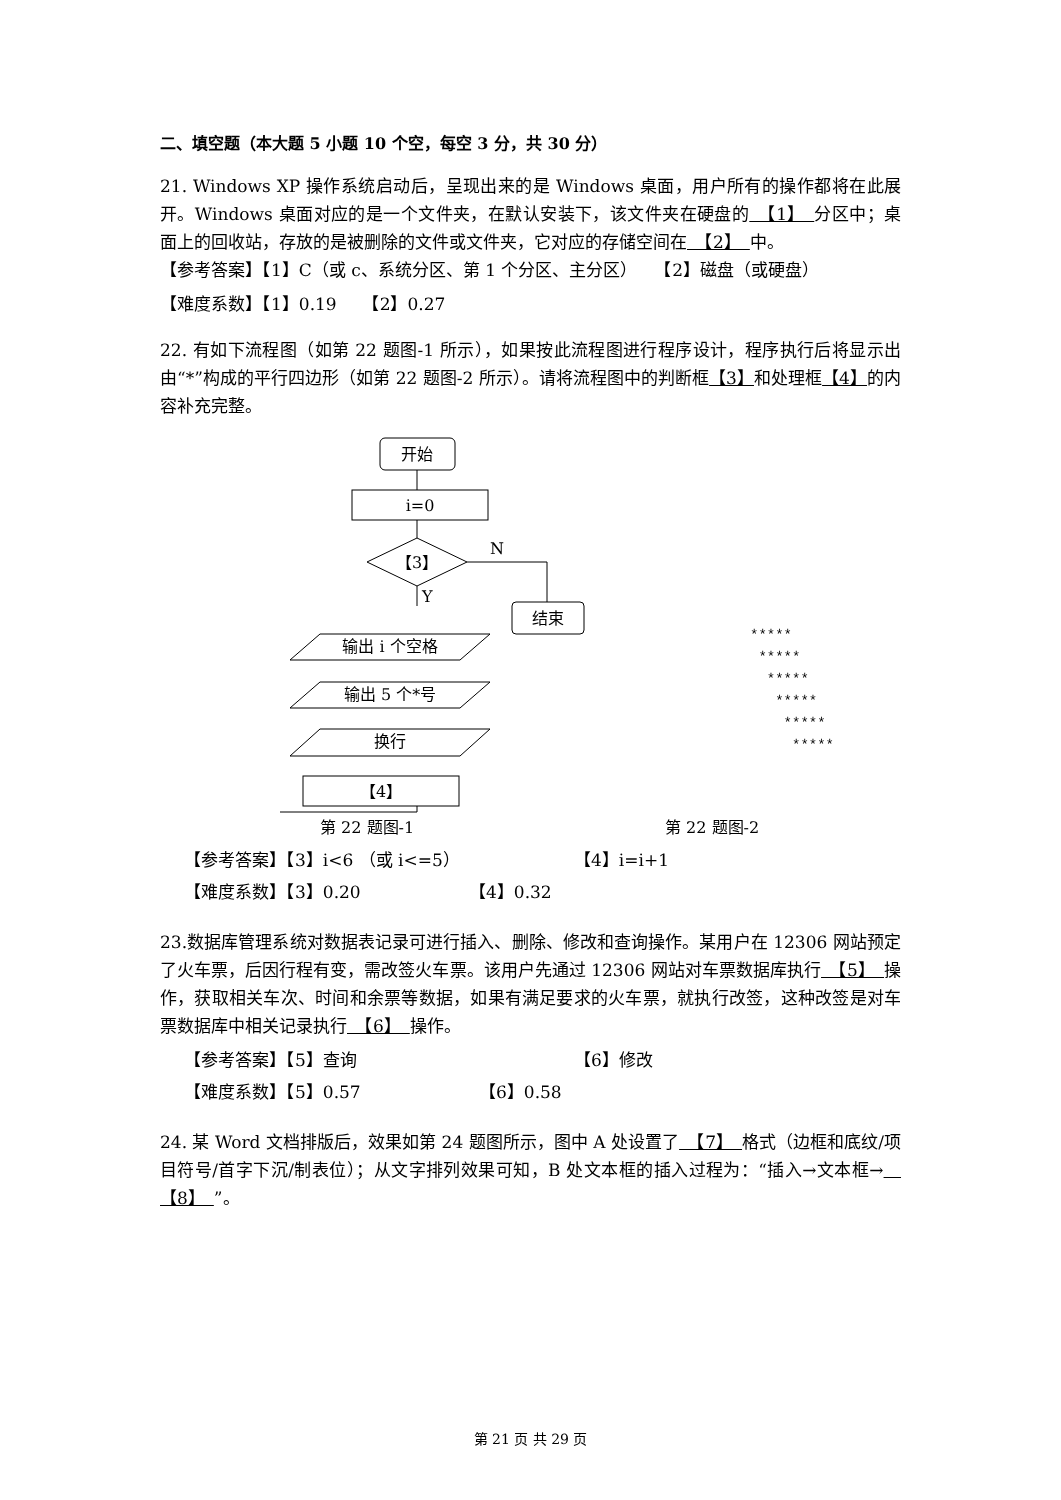二、填空题（本大题 5 小题 10 个空，每空 3 分，共 30 分）
21. Windows XP 操作系统启动后，呈现出来的是 Windows 桌面，用户所有的操作都将在此展开。Windows 桌面对应的是一个文件夹，在默认安装下，该文件夹在硬盘的　【1】　分区中；桌面上的回收站，存放的是被删除的文件或文件夹，它对应的存储空间在　【2】　中。
【参考答案】【1】C（或 c、系统分区、第 1 个分区、主分区）　　【2】磁盘（或硬盘）
【难度系数】【1】0.19　　【2】0.27
22. 有如下流程图（如第 22 题图-1 所示），如果按此流程图进行程序设计，程序执行后将显示出由“*”构成的平行四边形（如第 22 题图-2 所示）。请将流程图中的判断框【3】和处理框【4】的内容补充完整。
开始
i=0
【3】
N
结束
Y
输出 i 个空格
输出 5 个*号
换行
【4】
*****
*****
*****
*****
*****
*****
第 22 题图-1 第 22 题图-2
【参考答案】【3】i<6 （或 i<=5） 【4】i=i+1
【难度系数】【3】0.20 【4】0.32
23.数据库管理系统对数据表记录可进行插入、删除、修改和查询操作。某用户在 12306 网站预定了火车票，后因行程有变，需改签火车票。该用户先通过 12306 网站对车票数据库执行　【5】　操作，获取相关车次、时间和余票等数据，如果有满足要求的火车票，就执行改签，这种改签是对车票数据库中相关记录执行　【6】　操作。
【参考答案】【5】查询 【6】修改
【难度系数】【5】0.57 【6】0.58
24. 某 Word 文档排版后，效果如第 24 题图所示，图中 A 处设置了　【7】　格式（边框和底纹/项目符号/首字下沉/制表位）；从文字排列效果可知，B 处文本框的插入过程为：“插入→文本框→　【8】　”。
第 21 页 共 29 页